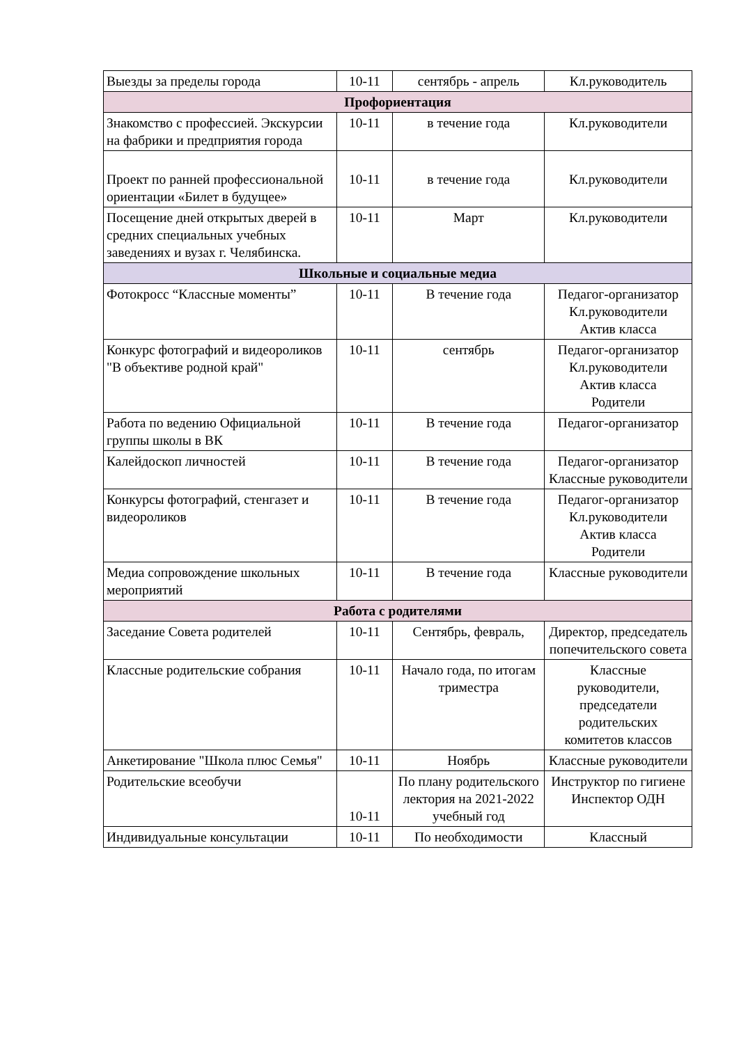| Выезды за пределы города | 10-11 | сентябрь - апрель | Кл.руководитель |
| Профориентация | | | |
| Знакомство с профессией. Экскурсии на фабрики и предприятия города | 10-11 | в течение года | Кл.руководители |
| Проект по ранней профессиональной ориентации «Билет в будущее» | 10-11 | в течение года | Кл.руководители |
| Посещение дней открытых дверей в средних специальных учебных заведениях и вузах г. Челябинска. | 10-11 | Март | Кл.руководители |
| Школьные и социальные медиа | | | |
| Фотокросс “Классные моменты” | 10-11 | В течение года | Педагог-организатор Кл.руководители Актив класса |
| Конкурс фотографий и видеороликов "В объективе родной край" | 10-11 | сентябрь | Педагог-организатор Кл.руководители Актив класса Родители |
| Работа по ведению Официальной группы школы в ВК | 10-11 | В течение года | Педагог-организатор |
| Калейдоскоп личностей | 10-11 | В течение года | Педагог-организатор Классные руководители |
| Конкурсы фотографий, стенгазет и видеороликов | 10-11 | В течение года | Педагог-организатор Кл.руководители Актив класса Родители |
| Медиа сопровождение школьных мероприятий | 10-11 | В течение года | Классные руководители |
| Работа с родителями | | | |
| Заседание Совета родителей | 10-11 | Сентябрь, февраль, | Директор, председатель попечительского совета |
| Классные родительские собрания | 10-11 | Начало года, по итогам триместра | Классные руководители, председатели родительских комитетов классов |
| Анкетирование "Школа плюс Семья" | 10-11 | Ноябрь | Классные руководители |
| Родительские всеобучи | 10-11 | По плану родительского лектория на 2021-2022 учебный год | Инструктор по гигиене Инспектор ОДН |
| Индивидуальные консультации | 10-11 | По необходимости | Классный |